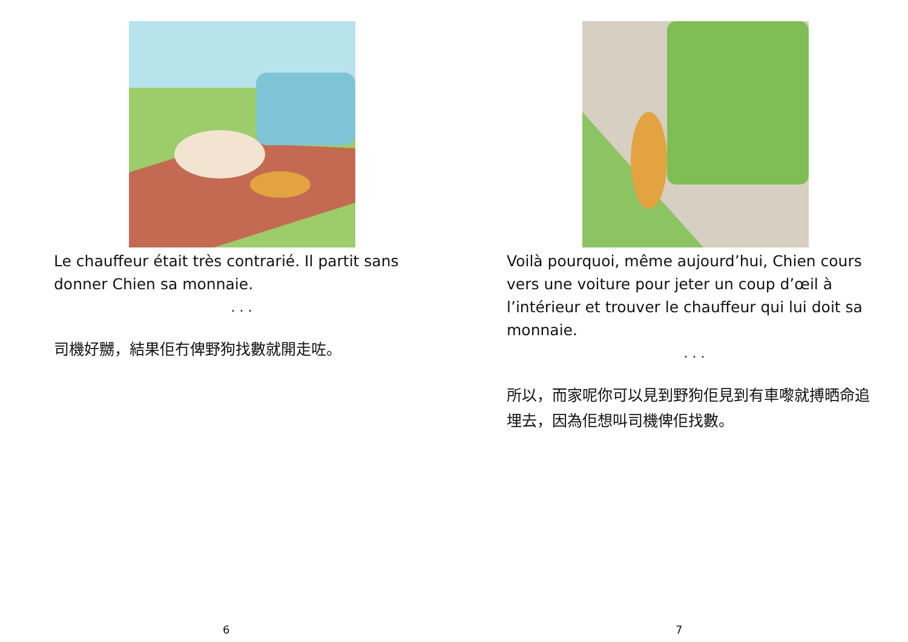Le chauffeur était très contrarié. Il partit sans donner Chien sa monnaie.
. . .
司機好嬲，結果佢冇俾野狗找數就開走咗。
6
Voilà pourquoi, même aujourd’hui, Chien cours vers une voiture pour jeter un coup d’œil à l’intérieur et trouver le chauffeur qui lui doit sa monnaie.
. . .
所以，而家呢你可以見到野狗佢見到有車嚟就搏晒命追埋去，因為佢想叫司機俾佢找數。
7